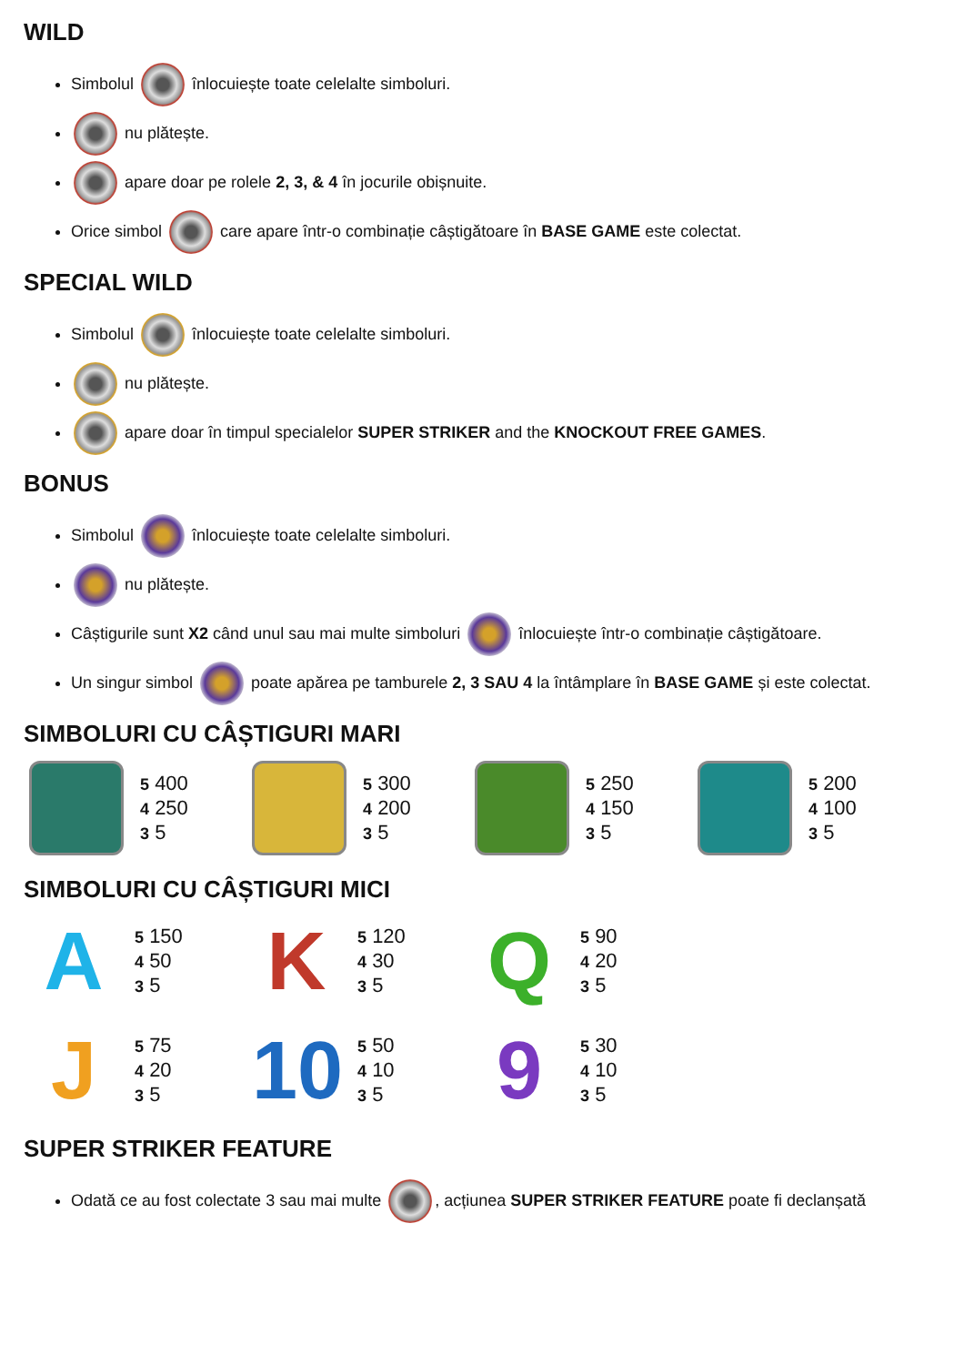WILD
Simbolul înlocuiește toate celelalte simboluri.
nu plătește.
apare doar pe rolele 2, 3, & 4 în jocurile obișnuite.
Orice simbol care apare într-o combinație câștigătoare în BASE GAME este colectat.
SPECIAL WILD
Simbolul înlocuiește toate celelalte simboluri.
nu plătește.
apare doar în timpul specialelor SUPER STRIKER and the KNOCKOUT FREE GAMES.
BONUS
Simbolul înlocuiește toate celelalte simboluri.
nu plătește.
Câștigurile sunt X2 când unul sau mai multe simboluri înlocuiește într-o combinație câștigătoare.
Un singur simbol poate apărea pe tamburele 2, 3 SAU 4 la întâmplare în BASE GAME și este colectat.
SIMBOLURI CU CÂȘTIGURI MARI
5 400
4 250
3 5
5 300
4 200
3 5
5 250
4 150
3 5
5 200
4 100
3 5
SIMBOLURI CU CÂȘTIGURI MICI
A
5 150
4 50
3 5
K
5 120
4 30
3 5
Q
5 90
4 20
3 5
J
5 75
4 20
3 5
10
5 50
4 10
3 5
9
5 30
4 10
3 5
SUPER STRIKER FEATURE
Odată ce au fost colectate 3 sau mai multe , acțiunea SUPER STRIKER FEATURE poate fi declanșată